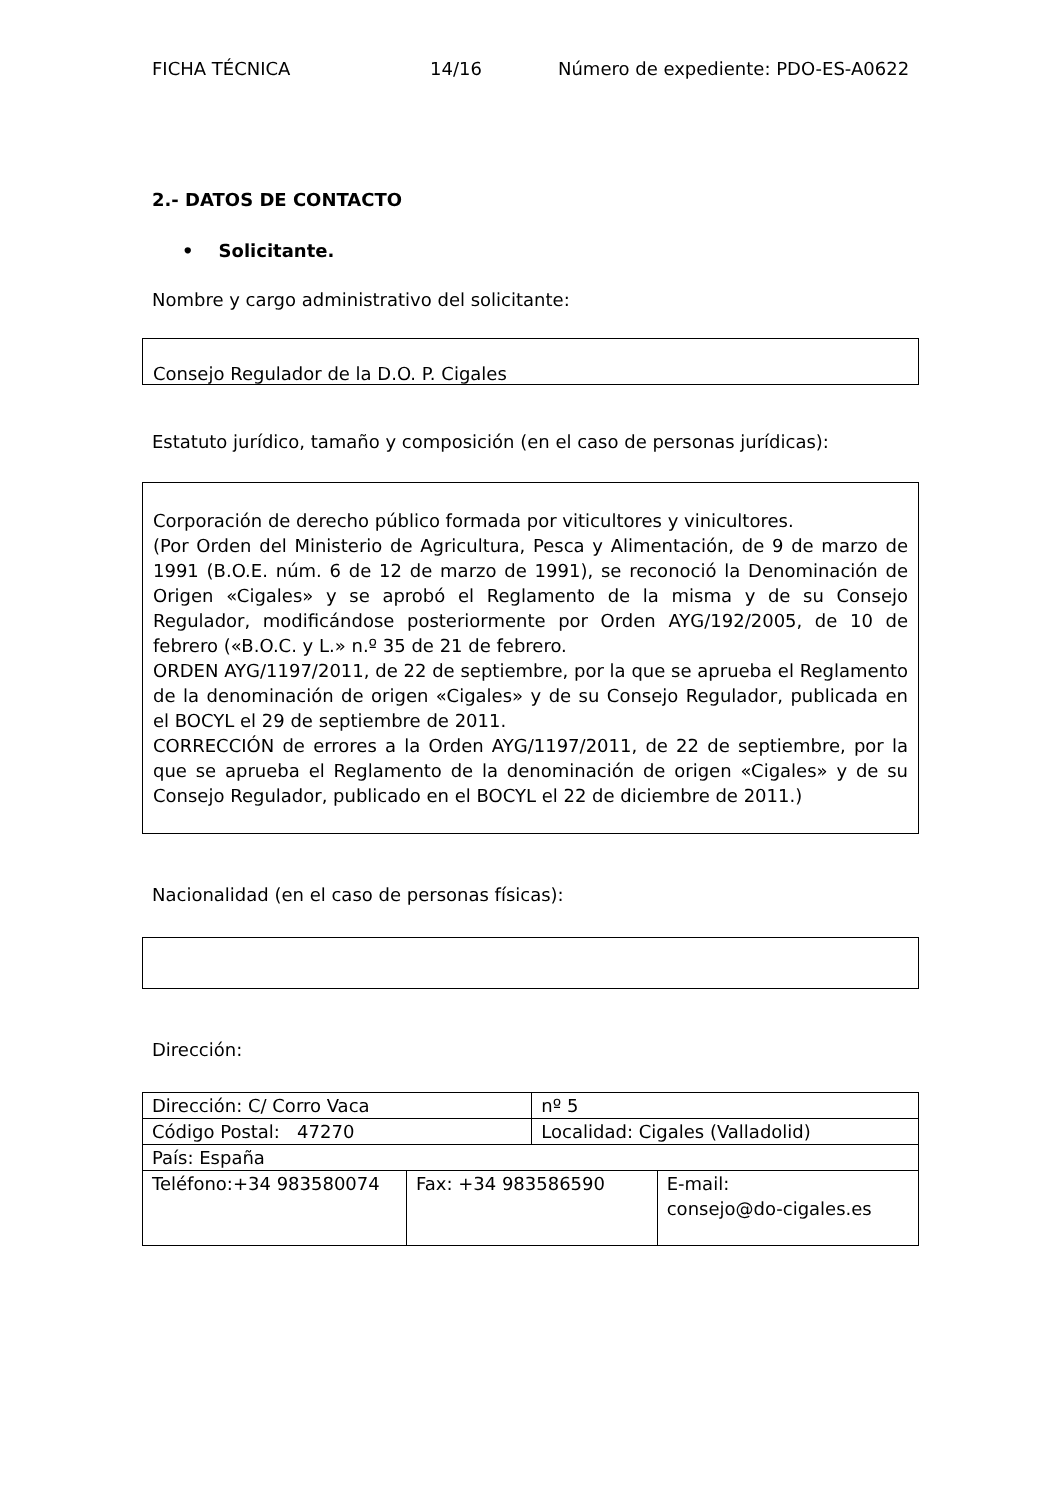FICHA TÉCNICA 14/16 Número de expediente: PDO-ES-A0622
2.- DATOS DE CONTACTO
• Solicitante.
Nombre y cargo administrativo del solicitante:
Consejo Regulador de la D.O. P. Cigales
Estatuto jurídico, tamaño y composición (en el caso de personas jurídicas):
Corporación de derecho público formada por viticultores y vinicultores.
(Por Orden del Ministerio de Agricultura, Pesca y Alimentación, de 9 de marzo de 1991 (B.O.E. núm. 6 de 12 de marzo de 1991), se reconoció la Denominación de Origen «Cigales» y se aprobó el Reglamento de la misma y de su Consejo Regulador, modificándose posteriormente por Orden AYG/192/2005, de 10 de febrero («B.O.C. y L.» n.º 35 de 21 de febrero.
ORDEN AYG/1197/2011, de 22 de septiembre, por la que se aprueba el Reglamento de la denominación de origen «Cigales» y de su Consejo Regulador, publicada en el BOCYL el 29 de septiembre de 2011.
CORRECCIÓN de errores a la Orden AYG/1197/2011, de 22 de septiembre, por la que se aprueba el Reglamento de la denominación de origen «Cigales» y de su Consejo Regulador, publicado en el BOCYL el 22 de diciembre de 2011.)
Nacionalidad (en el caso de personas físicas):
Dirección:
| Dirección: C/ Corro Vaca | | nº 5 | |
| Código Postal: 47270 | | Localidad: Cigales (Valladolid) | |
| País: España | | | |
| Teléfono:+34 983580074 | Fax: +34 983586590 | | E-mail: consejo@do-cigales.es |